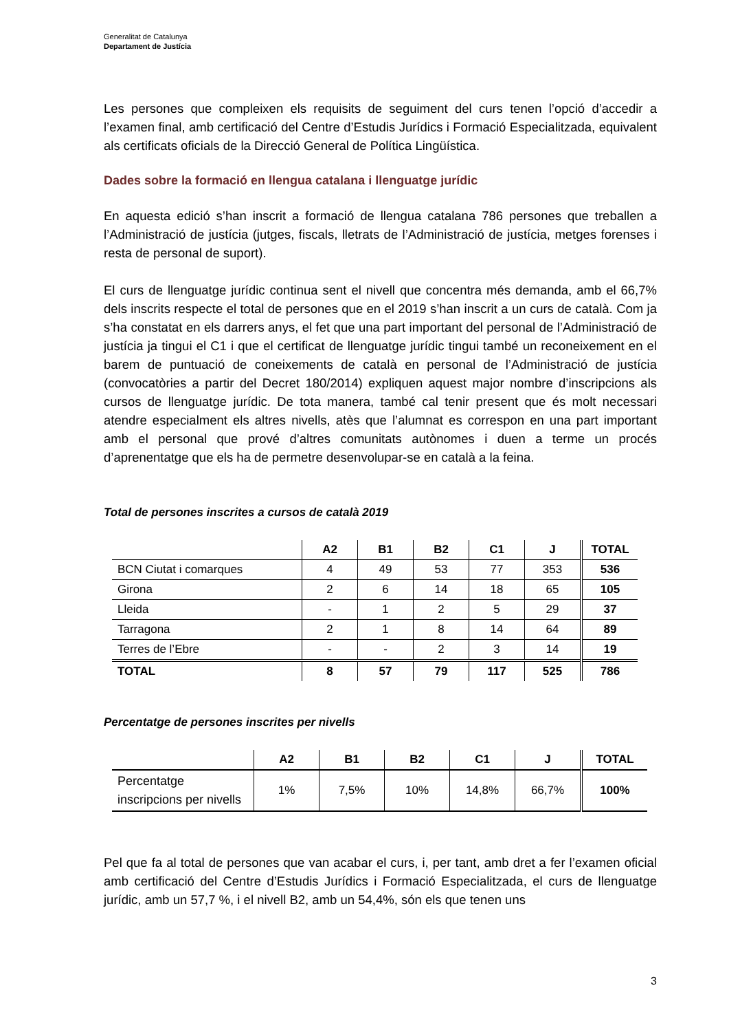Generalitat de Catalunya
Departament de Justícia
Les persones que compleixen els requisits de seguiment del curs tenen l’opció d’accedir a l’examen final, amb certificació del Centre d’Estudis Jurídics i Formació Especialitzada, equivalent als certificats oficials de la Direcció General de Política Lingüística.
Dades sobre la formació en llengua catalana i llenguatge jurídic
En aquesta edició s’han inscrit a formació de llengua catalana 786 persones que treballen a l’Administració de justícia (jutges, fiscals, lletrats de l’Administració de justícia, metges forenses i resta de personal de suport).
El curs de llenguatge jurídic continua sent el nivell que concentra més demanda, amb el 66,7% dels inscrits respecte el total de persones que en el 2019 s’han inscrit a un curs de català. Com ja s’ha constatat en els darrers anys, el fet que una part important del personal de l’Administració de justícia ja tingui el C1 i que el certificat de llenguatge jurídic tingui també un reconeixement en el barem de puntuació de coneixements de català en personal de l’Administració de justícia (convocatòries a partir del Decret 180/2014) expliquen aquest major nombre d’inscripcions als cursos de llenguatge jurídic. De tota manera, també cal tenir present que és molt necessari atendre especialment els altres nivells, atès que l’alumnat es correspon en una part important amb el personal que prové d’altres comunitats autònomes i duen a terme un procés d’aprenentatge que els ha de permetre desenvolupar-se en català a la feina.
Total de persones inscrites a cursos de català 2019
| | A2 | B1 | B2 | C1 | J | TOTAL |
| --- | --- | --- | --- | --- | --- | --- |
| BCN Ciutat i comarques | 4 | 49 | 53 | 77 | 353 | 536 |
| Girona | 2 | 6 | 14 | 18 | 65 | 105 |
| Lleida | - | 1 | 2 | 5 | 29 | 37 |
| Tarragona | 2 | 1 | 8 | 14 | 64 | 89 |
| Terres de l’Ebre | - | - | 2 | 3 | 14 | 19 |
| TOTAL | 8 | 57 | 79 | 117 | 525 | 786 |
Percentatge de persones inscrites per nivells
| | A2 | B1 | B2 | C1 | J | TOTAL |
| --- | --- | --- | --- | --- | --- | --- |
| Percentatge inscripcions per nivells | 1% | 7,5% | 10% | 14,8% | 66,7% | 100% |
Pel que fa al total de persones que van acabar el curs, i, per tant, amb dret a fer l’examen oficial amb certificació del Centre d’Estudis Jurídics i Formació Especialitzada, el curs de llenguatge jurídic, amb un 57,7 %, i el nivell B2, amb un 54,4%, són els que tenen uns
3